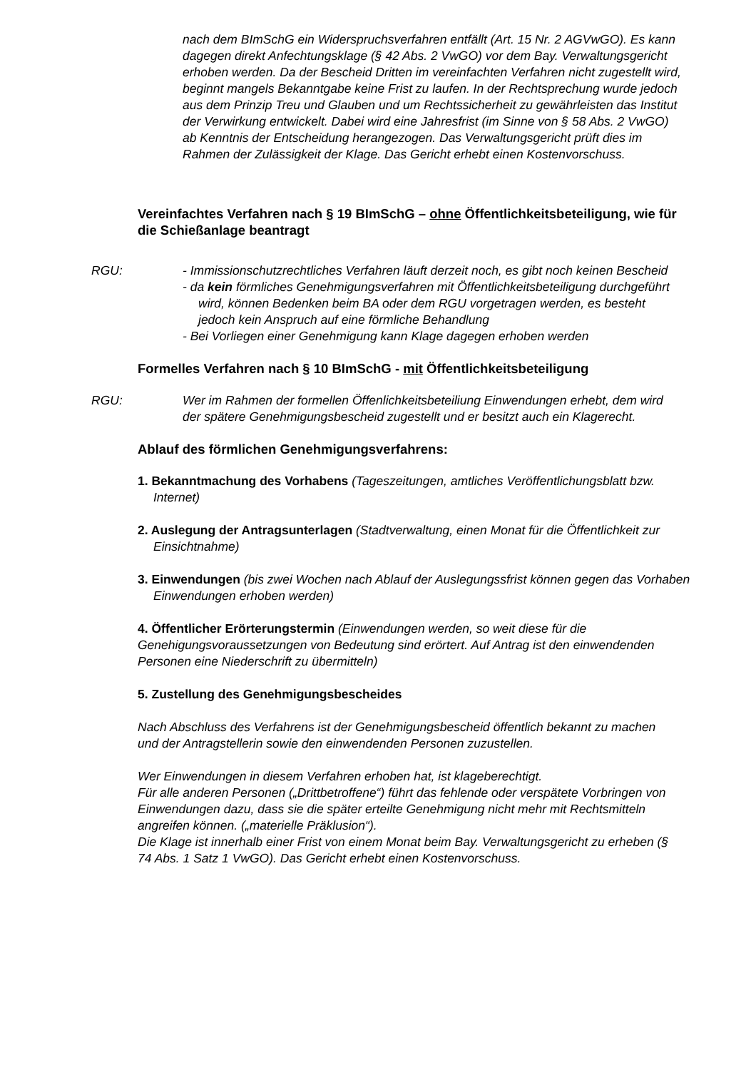nach dem BImSchG ein Widerspruchsverfahren entfällt (Art. 15 Nr. 2 AGVwGO). Es kann dagegen direkt Anfechtungsklage (§ 42 Abs. 2 VwGO) vor dem Bay. Verwaltungsgericht erhoben werden. Da der Bescheid Dritten im vereinfachten Verfahren nicht zugestellt wird, beginnt mangels Bekanntgabe keine Frist zu laufen. In der Rechtsprechung wurde jedoch aus dem Prinzip Treu und Glauben und um Rechtssicherheit zu gewährleisten das Institut der Verwirkung entwickelt. Dabei wird eine Jahresfrist (im Sinne von § 58 Abs. 2 VwGO) ab Kenntnis der Entscheidung herangezogen. Das Verwaltungsgericht prüft dies im Rahmen der Zulässigkeit der Klage. Das Gericht erhebt einen Kostenvorschuss.
Vereinfachtes Verfahren nach § 19 BImSchG – ohne Öffentlichkeitsbeteiligung, wie für die Schießanlage beantragt
RGU: - Immissionschutzrechtliches Verfahren läuft derzeit noch, es gibt noch keinen Bescheid
- da kein förmliches Genehmigungsverfahren mit Öffentlichkeitsbeteiligung durchgeführt wird, können Bedenken beim BA oder dem RGU vorgetragen werden, es besteht jedoch kein Anspruch auf eine förmliche Behandlung
- Bei Vorliegen einer Genehmigung kann Klage dagegen erhoben werden
Formelles Verfahren nach § 10 BImSchG - mit Öffentlichkeitsbeteiligung
RGU: Wer im Rahmen der formellen Öffenlichkeitsbeteiliung Einwendungen erhebt, dem wird der spätere Genehmigungsbescheid zugestellt und er besitzt auch ein Klagerecht.
Ablauf des förmlichen Genehmigungsverfahrens:
1. Bekanntmachung des Vorhabens (Tageszeitungen, amtliches Veröffentlichungsblatt bzw. Internet)
2. Auslegung der Antragsunterlagen (Stadtverwaltung, einen Monat für die Öffentlichkeit zur Einsichtnahme)
3. Einwendungen (bis zwei Wochen nach Ablauf der Auslegungssfrist können gegen das Vorhaben Einwendungen erhoben werden)
4. Öffentlicher Erörterungstermin (Einwendungen werden, so weit diese für die Genehigungsvoraussetzungen von Bedeutung sind erörtert. Auf Antrag ist den einwendenden Personen eine Niederschrift zu übermitteln)
5. Zustellung des Genehmigungsbescheides
Nach Abschluss des Verfahrens ist der Genehmigungsbescheid öffentlich bekannt zu machen und der Antragstellerin sowie den einwendenden Personen zuzustellen.
Wer Einwendungen in diesem Verfahren erhoben hat, ist klageberechtigt.
Für alle anderen Personen („Drittbetroffene“) führt das fehlende oder verspätete Vorbringen von Einwendungen dazu, dass sie die später erteilte Genehmigung nicht mehr mit Rechtsmitteln angreifen können. („materielle Präklusion“).
Die Klage ist innerhalb einer Frist von einem Monat beim Bay. Verwaltungsgericht zu erheben (§ 74 Abs. 1 Satz 1 VwGO). Das Gericht erhebt einen Kostenvorschuss.